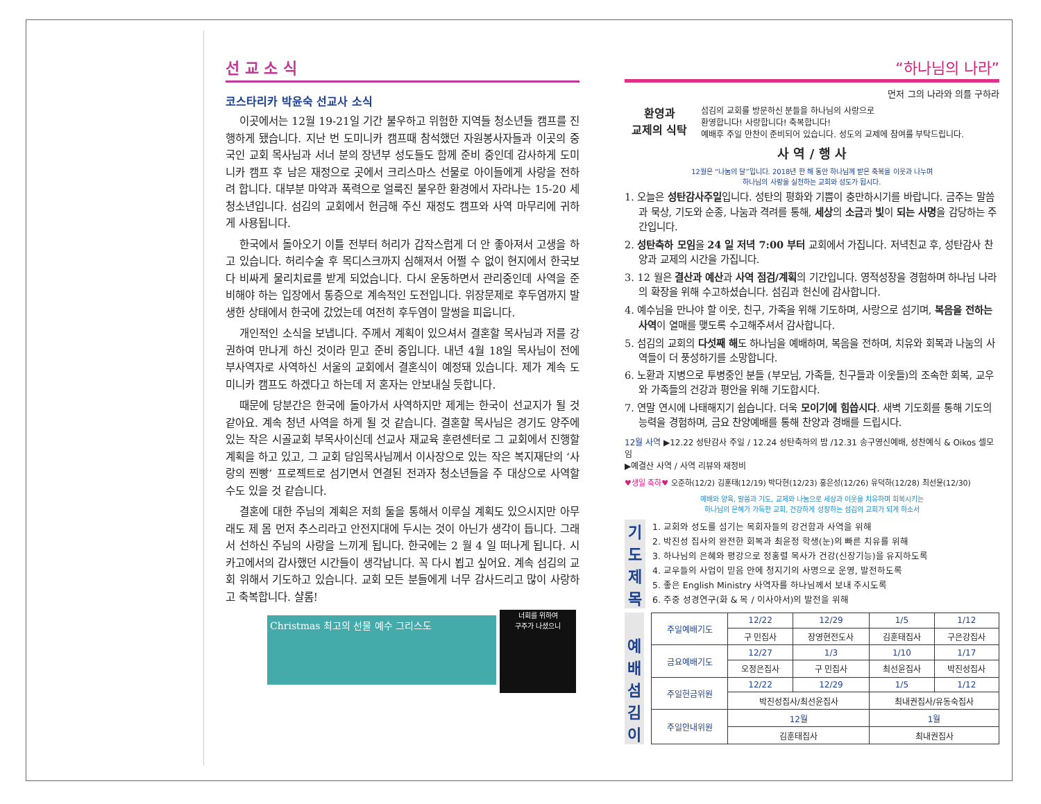선 교 소 식
코스타리카 박윤숙 선교사 소식
이곳에서는 12월 19-21일 기간 불우하고 위험한 지역들 청소년들 캠프를 진행하게 됐습니다. 지난 번 도미니카 캠프때 참석했던 자원봉사자들과 이곳의 중국인 교회 목사님과 서너 분의 장년부 성도들도 함께 준비 중인데 감사하게 도미니카 캠프 후 남은 재정으로 곳에서 크리스마스 선물로 아이들에게 사랑을 전하려 합니다. 대부분 마약과 폭력으로 얼룩진 불우한 환경에서 자라나는 15-20 세 청소년입니다. 섬김의 교회에서 헌금해 주신 재정도 캠프와 사역 마무리에 귀하게 사용됩니다.
한국에서 돌아오기 이틀 전부터 허리가 갑작스럽게 더 안 좋아져서 고생을 하고 있습니다. 허리수술 후 목디스크까지 심해져서 어쩔 수 없이 현지에서 한국보다 비싸게 물리치료를 받게 되었습니다. 다시 운동하면서 관리중인데 사역을 준비해야 하는 입장에서 통증으로 계속적인 도전입니다. 위장문제로 후두염까지 발생한 상태에서 한국에 갔었는데 여전히 후두염이 말썽을 피웁니다.
개인적인 소식을 보냅니다. 주께서 계획이 있으셔서 결혼할 목사님과 저를 강권하여 만나게 하신 것이라 믿고 준비 중입니다. 내년 4월 18일 목사님이 전에 부사역자로 사역하신 서울의 교회에서 결혼식이 예정돼 있습니다. 제가 계속 도미니카 캠프도 하겠다고 하는데 저 혼자는 안보내실 듯합니다.
때문에 당분간은 한국에 돌아가서 사역하지만 제게는 한국이 선교지가 될 것 같아요. 계속 청년 사역을 하게 될 것 같습니다. 결혼할 목사님은 경기도 양주에 있는 작은 시골교회 부목사이신데 선교사 재교육 훈련센터로 그 교회에서 진행할 계획을 하고 있고, 그 교회 담임목사님께서 이사장으로 있는 작은 복지재단의 ‘사랑의 찐빵’ 프로젝트로 섬기면서 연결된 전과자 청소년들을 주 대상으로 사역할 수도 있을 것 같습니다.
결혼에 대한 주님의 계획은 저희 둘을 통해서 이루실 계획도 있으시지만 아무래도 제 몸 먼저 추스리라고 안전지대에 두시는 것이 아닌가 생각이 듭니다. 그래서 선하신 주님의 사랑을 느끼게 됩니다. 한국에는 2 월 4 일 떠나게 됩니다. 시카고에서의 감사했던 시간들이 생각납니다. 꼭 다시 뵙고 싶어요. 계속 섬김의 교회 위해서 기도하고 있습니다. 교회 모든 분들에게 너무 감사드리고 많이 사랑하고 축복합니다. 샬롬!
Christmas 최고의 선물 예수 그리스도 너희를 위하여
구주가 나셨으니
“하나님의 나라”
먼저 그의 나라와 의를 구하라
환영과
교제의 식탁
섬김의 교회를 방문하신 분들을 하나님의 사랑으로
환영합니다! 사랑합니다! 축복합니다!
예배후 주일 만찬이 준비되어 있습니다. 성도의 교제에 참여를 부탁드립니다.
사 역 / 행 사
12월은 “나눔의 달”입니다. 2018년 한 해 동안 하나님께 받은 축복을 이웃과 나누며
하나님의 사랑을 실천하는 교회와 성도가 됩시다.
1. 오늘은 성탄감사주일입니다. 성탄의 평화와 기쁨이 충만하시기를 바랍니다. 금주는 말씀과 묵상, 기도와 순종, 나눔과 격려를 통해, 세상의 소금과 빛이 되는 사명을 감당하는 주간입니다.
2. 성탄축하 모임을 24 일 저녁 7:00 부터 교회에서 가집니다. 저녁친교 후, 성탄감사 찬양과 교제의 시간을 가집니다.
3. 12 월은 결산과 예산과 사역 점검/계획의 기간입니다. 영적성장을 경험하며 하나님 나라의 확장을 위해 수고하셨습니다. 섬김과 헌신에 감사합니다.
4. 예수님을 만나야 할 이웃, 친구, 가족을 위해 기도하며, 사랑으로 섬기며, 복음을 전하는 사역이 열매를 맺도록 수고해주셔서 감사합니다.
5. 섬김의 교회의 다섯째 해도 하나님을 예배하며, 복음을 전하며, 치유와 회복과 나눔의 사역들이 더 풍성하기를 소망합니다.
6. 노환과 지병으로 투병중인 분들 (부모님, 가족들, 친구들과 이웃들)의 조속한 회복, 교우와 가족들의 건강과 평안을 위해 기도합시다.
7. 연말 연시에 나태해지기 쉽습니다. 더욱 모이기에 힘씁시다. 새벽 기도회를 통해 기도의 능력을 경험하며, 금요 찬양예배를 통해 찬양과 경배를 드립시다.
12월 사역 ▶12.22 성탄감사 주일 / 12.24 성탄축하의 밤 /12.31 송구영신예배, 성찬예식 & Oikos 셀모임
▶예결산 사역 / 사역 리뷰와 재정비
♥생일 축하♥ 오준하(12/2) 김훈태(12/19) 박다현(12/23) 홍은성(12/26) 유덕하(12/28) 최선윤(12/30)
예배와 양육, 말씀과 기도, 교제와 나눔으로 세상과 이웃을 치유하며 회복시키는
하나님의 은혜가 가득한 교회, 건강하게 성장하는 섬김의 교회가 되게 하소서
기
도
제
목
1. 교회와 성도를 섬기는 목회자들의 강건함과 사역을 위해
2. 박진성 집사의 완전한 회복과 최윤정 학생(눈)의 빠른 치유를 위해
3. 하나님의 은혜와 평강으로 정홍렬 목사가 건강(신장기능)을 유지하도록
4. 교우들의 사업이 믿음 안에 청지기의 사명으로 운영, 발전하도록
5. 좋은 English Ministry 사역자를 하나님께서 보내 주시도록
6. 주중 성경연구(화 & 목 / 이사야서)의 발전을 위해
예
배
섬
김
이
| 주일예배기도 | 12/22 | 12/29 | 1/5 | 1/12 |
| | 구 민집사 | 장영현전도사 | 김훈태집사 | 구은강집사 |
| 금요예배기도 | 12/27 | 1/3 | 1/10 | 1/17 |
| | 오정은집사 | 구 민집사 | 최선윤집사 | 박진성집사 |
| 주일헌금위원 | 12/22 | 12/29 | 1/5 | 1/12 |
| | 박진성집사/최선윤집사 | | 최내권집사/유동숙집사 | |
| 주일안내위원 | 12월 | | 1월 | |
| | 김훈태집사 | | 최내권집사 | |